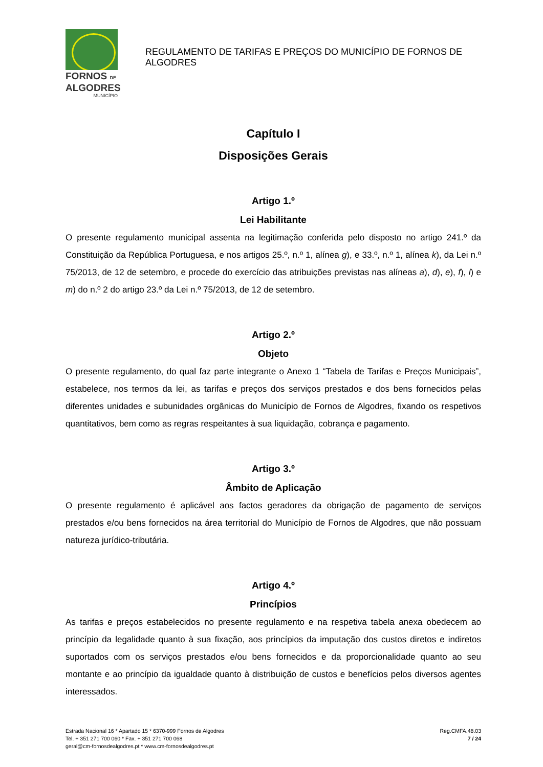FORNOS DE
ALGODRES
MUNICÍPIO
REGULAMENTO DE TARIFAS E PREÇOS DO MUNICÍPIO DE FORNOS DE ALGODRES
Capítulo I
Disposições Gerais
Artigo 1.º
Lei Habilitante
O presente regulamento municipal assenta na legitimação conferida pelo disposto no artigo 241.º da Constituição da República Portuguesa, e nos artigos 25.º, n.º 1, alínea g), e 33.º, n.º 1, alínea k), da Lei n.º 75/2013, de 12 de setembro, e procede do exercício das atribuições previstas nas alíneas a), d), e), f), l) e m) do n.º 2 do artigo 23.º da Lei n.º 75/2013, de 12 de setembro.
Artigo 2.º
Objeto
O presente regulamento, do qual faz parte integrante o Anexo 1 “Tabela de Tarifas e Preços Municipais”, estabelece, nos termos da lei, as tarifas e preços dos serviços prestados e dos bens fornecidos pelas diferentes unidades e subunidades orgânicas do Município de Fornos de Algodres, fixando os respetivos quantitativos, bem como as regras respeitantes à sua liquidação, cobrança e pagamento.
Artigo 3.º
Âmbito de Aplicação
O presente regulamento é aplicável aos factos geradores da obrigação de pagamento de serviços prestados e/ou bens fornecidos na área territorial do Município de Fornos de Algodres, que não possuam natureza jurídico-tributária.
Artigo 4.º
Princípios
As tarifas e preços estabelecidos no presente regulamento e na respetiva tabela anexa obedecem ao princípio da legalidade quanto à sua fixação, aos princípios da imputação dos custos diretos e indiretos suportados com os serviços prestados e/ou bens fornecidos e da proporcionalidade quanto ao seu montante e ao princípio da igualdade quanto à distribuição de custos e benefícios pelos diversos agentes interessados.
Estrada Nacional 16 * Apartado 15 * 6370-999 Fornos de Algodres
Tel. + 351 271 700 060 * Fax. + 351 271 700 068
geral@cm-fornosdealgodres.pt * www.cm-fornosdealgodres.pt
Reg.CMFA.48.03
7 / 24